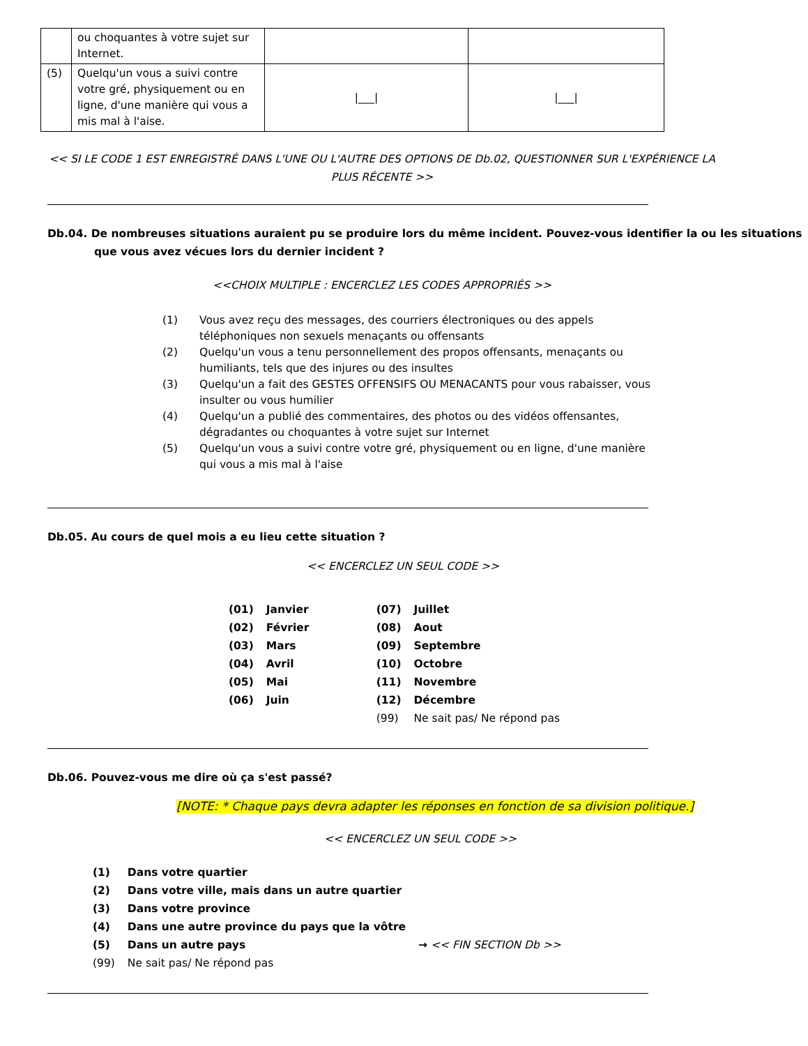| | ou choquantes à votre sujet sur Internet. | | |
| (5) | Quelqu'un vous a suivi contre votre gré, physiquement ou en ligne, d'une manière qui vous a mis mal à l'aise. | /___/ | /___/ |
<< SI LE CODE 1 EST ENREGISTRÉ DANS L'UNE OU L'AUTRE DES OPTIONS DE Db.02, QUESTIONNER SUR L'EXPÉRIENCE LA PLUS RÉCENTE >>
Db.04. De nombreuses situations auraient pu se produire lors du même incident. Pouvez-vous identifier la ou les situations que vous avez vécues lors du dernier incident ?
<<CHOIX MULTIPLE : ENCERCLEZ LES CODES APPROPRIÉS >>
(1) Vous avez reçu des messages, des courriers électroniques ou des appels téléphoniques non sexuels menaçants ou offensants
(2) Quelqu'un vous a tenu personnellement des propos offensants, menaçants ou humiliants, tels que des injures ou des insultes
(3) Quelqu'un a fait des GESTES OFFENSIFS OU MENACANTS pour vous rabaisser, vous insulter ou vous humilier
(4) Quelqu'un a publié des commentaires, des photos ou des vidéos offensantes, dégradantes ou choquantes à votre sujet sur Internet
(5) Quelqu'un vous a suivi contre votre gré, physiquement ou en ligne, d'une manière qui vous a mis mal à l'aise
Db.05. Au cours de quel mois a eu lieu cette situation ?
<< ENCERCLEZ UN SEUL CODE >>
| (01) | Janvier | (07) | Juillet |
| (02) | Février | (08) | Aout |
| (03) | Mars | (09) | Septembre |
| (04) | Avril | (10) | Octobre |
| (05) | Mai | (11) | Novembre |
| (06) | Juin | (12) | Décembre |
| | | (99) | Ne sait pas/ Ne répond pas |
Db.06. Pouvez-vous me dire où ça s'est passé?
[NOTE: * Chaque pays devra adapter les réponses en fonction de sa division politique.]
<< ENCERCLEZ UN SEUL CODE >>
| (1) | Dans votre quartier | |
| (2) | Dans votre ville, mais dans un autre quartier | |
| (3) | Dans votre province | |
| (4) | Dans une autre province du pays que la vôtre | |
| (5) | Dans un autre pays | → << FIN SECTION Db >> |
| (99) | Ne sait pas/ Ne répond pas | |